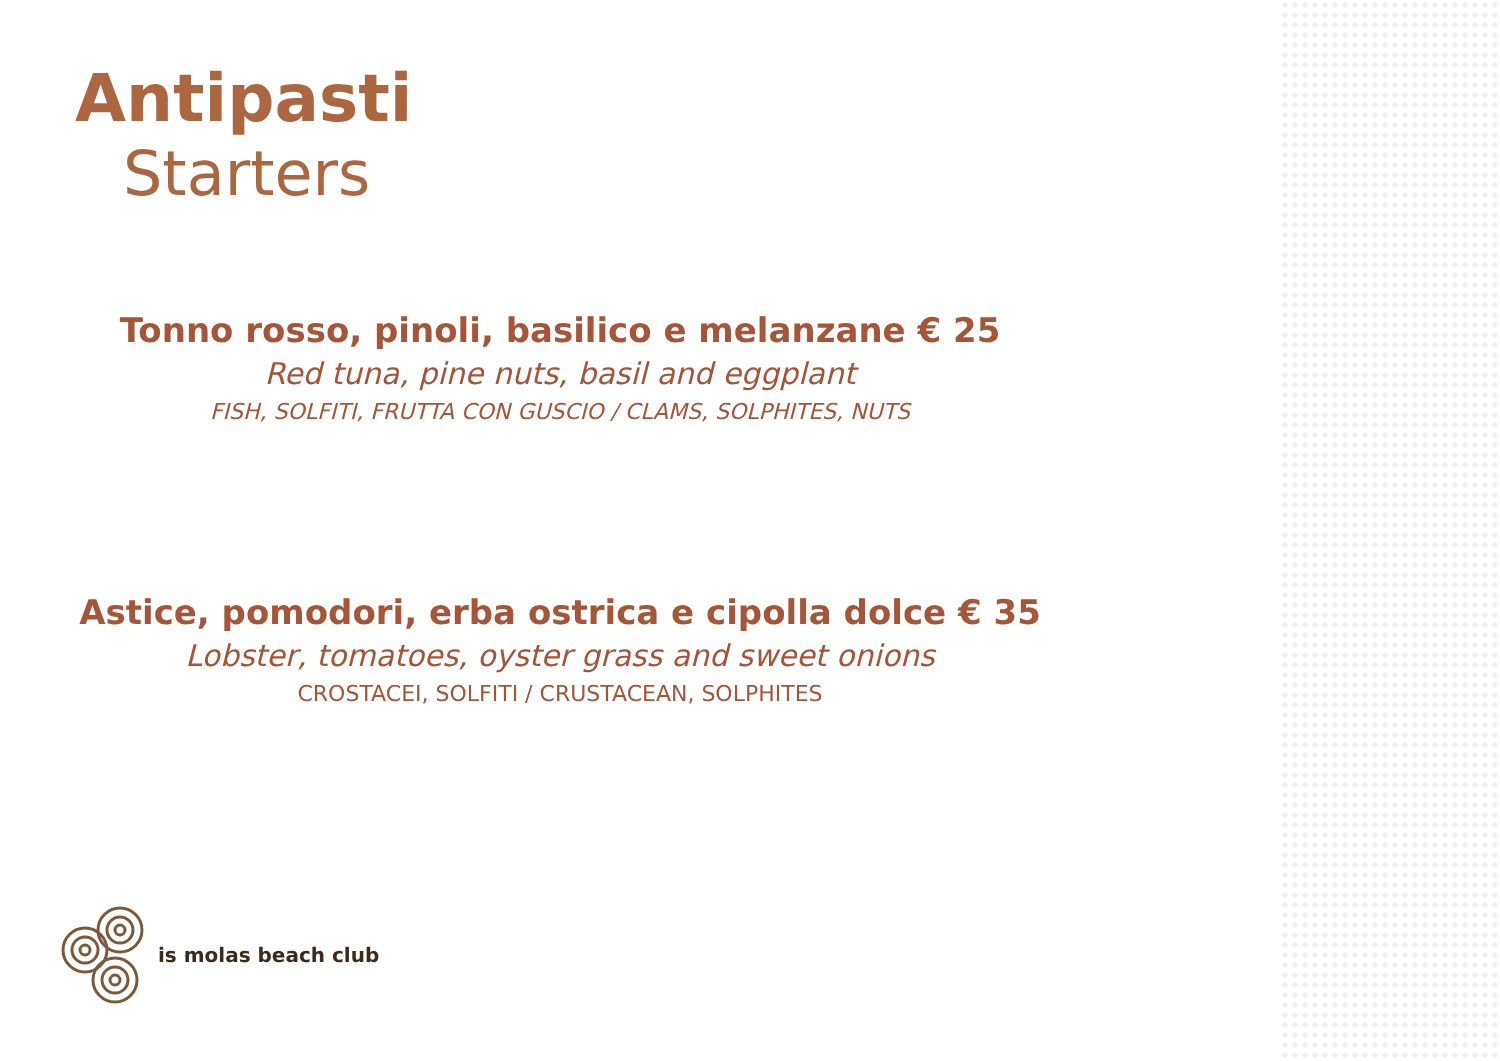Antipasti
Starters
Tonno rosso, pinoli, basilico e melanzane € 25
Red tuna, pine nuts, basil and eggplant
FISH, SOLFITI, FRUTTA CON GUSCIO / CLAMS, SOLPHITES, NUTS
Astice, pomodori, erba ostrica e cipolla dolce € 35
Lobster, tomatoes, oyster grass and sweet onions
CROSTACEI, SOLFITI / CRUSTACEAN, SOLPHITES
is molas beach club